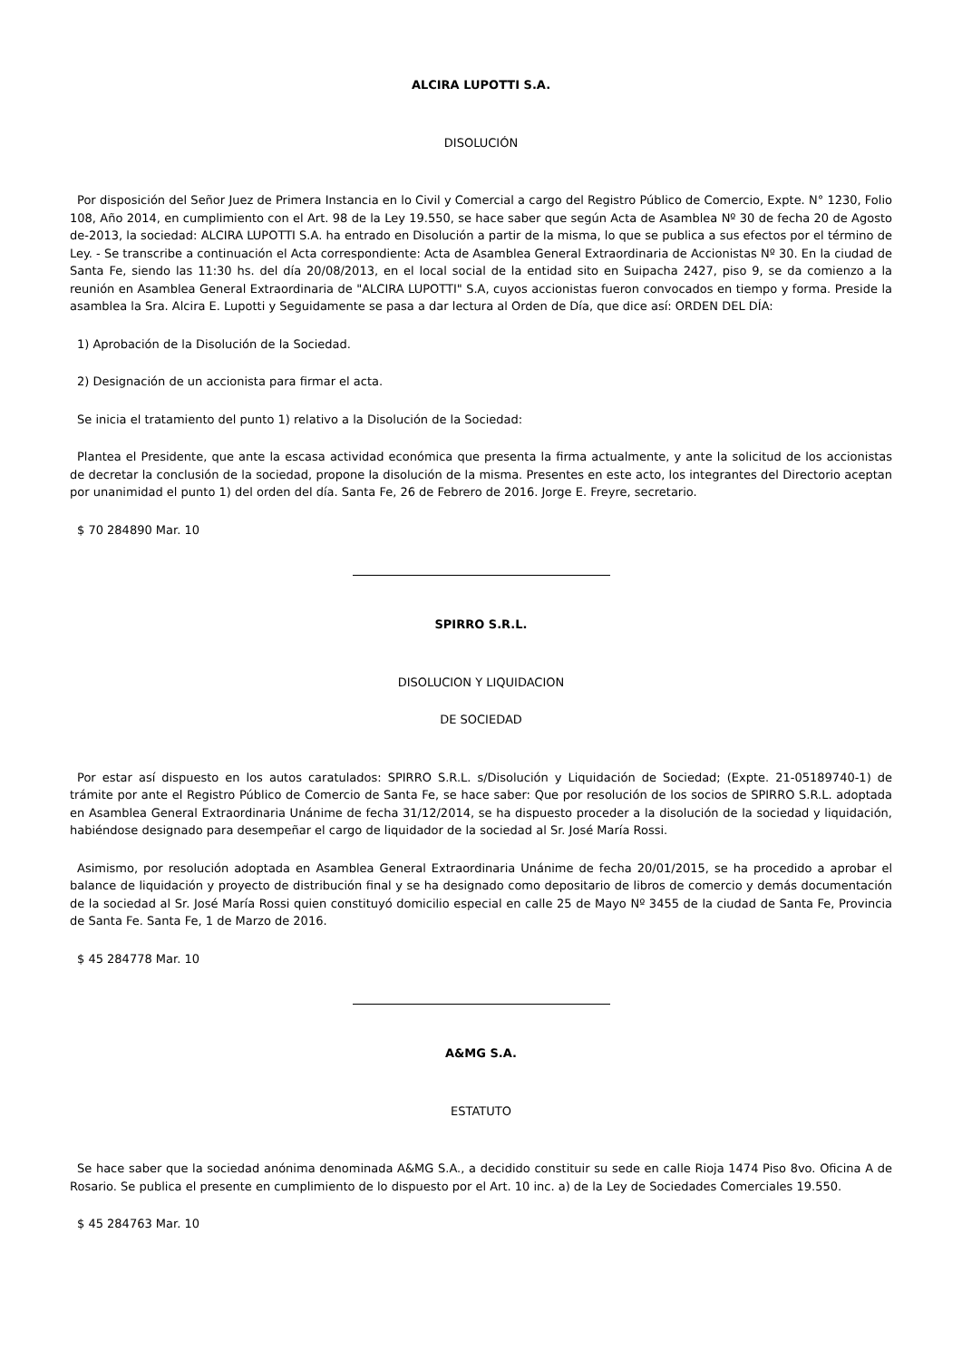ALCIRA LUPOTTI S.A.
DISOLUCIÓN
Por disposición del Señor Juez de Primera Instancia en lo Civil y Comercial a cargo del Registro Público de Comercio, Expte. N° 1230, Folio 108, Año 2014, en cumplimiento con el Art. 98 de la Ley 19.550, se hace saber que según Acta de Asamblea Nº 30 de fecha 20 de Agosto de-2013, la sociedad: ALCIRA LUPOTTI S.A. ha entrado en Disolución a partir de la misma, lo que se publica a sus efectos por el término de Ley. - Se transcribe a continuación el Acta correspondiente: Acta de Asamblea General Extraordinaria de Accionistas Nº 30. En la ciudad de Santa Fe, siendo las 11:30 hs. del día 20/08/2013, en el local social de la entidad sito en Suipacha 2427, piso 9, se da comienzo a la reunión en Asamblea General Extraordinaria de "ALCIRA LUPOTTI" S.A, cuyos accionistas fueron convocados en tiempo y forma. Preside la asamblea la Sra. Alcira E. Lupotti y Seguidamente se pasa a dar lectura al Orden de Día, que dice así: ORDEN DEL DÍA:
1) Aprobación de la Disolución de la Sociedad.
2) Designación de un accionista para firmar el acta.
Se inicia el tratamiento del punto 1) relativo a la Disolución de la Sociedad:
Plantea el Presidente, que ante la escasa actividad económica que presenta la firma actualmente, y ante la solicitud de los accionistas de decretar la conclusión de la sociedad, propone la disolución de la misma. Presentes en este acto, los integrantes del Directorio aceptan por unanimidad el punto 1) del orden del día. Santa Fe, 26 de Febrero de 2016. Jorge E. Freyre, secretario.
$ 70 284890 Mar. 10
SPIRRO S.R.L.
DISOLUCION Y LIQUIDACION
DE SOCIEDAD
Por estar así dispuesto en los autos caratulados: SPIRRO S.R.L. s/Disolución y Liquidación de Sociedad; (Expte. 21-05189740-1) de trámite por ante el Registro Público de Comercio de Santa Fe, se hace saber: Que por resolución de los socios de SPIRRO S.R.L. adoptada en Asamblea General Extraordinaria Unánime de fecha 31/12/2014, se ha dispuesto proceder a la disolución de la sociedad y liquidación, habiéndose designado para desempeñar el cargo de liquidador de la sociedad al Sr. José María Rossi.
Asimismo, por resolución adoptada en Asamblea General Extraordinaria Unánime de fecha 20/01/2015, se ha procedido a aprobar el balance de liquidación y proyecto de distribución final y se ha designado como depositario de libros de comercio y demás documentación de la sociedad al Sr. José María Rossi quien constituyó domicilio especial en calle 25 de Mayo Nº 3455 de la ciudad de Santa Fe, Provincia de Santa Fe. Santa Fe, 1 de Marzo de 2016.
$ 45 284778 Mar. 10
A&MG S.A.
ESTATUTO
Se hace saber que la sociedad anónima denominada A&MG S.A., a decidido constituir su sede en calle Rioja 1474 Piso 8vo. Oficina A de Rosario. Se publica el presente en cumplimiento de lo dispuesto por el Art. 10 inc. a) de la Ley de Sociedades Comerciales 19.550.
$ 45 284763 Mar. 10